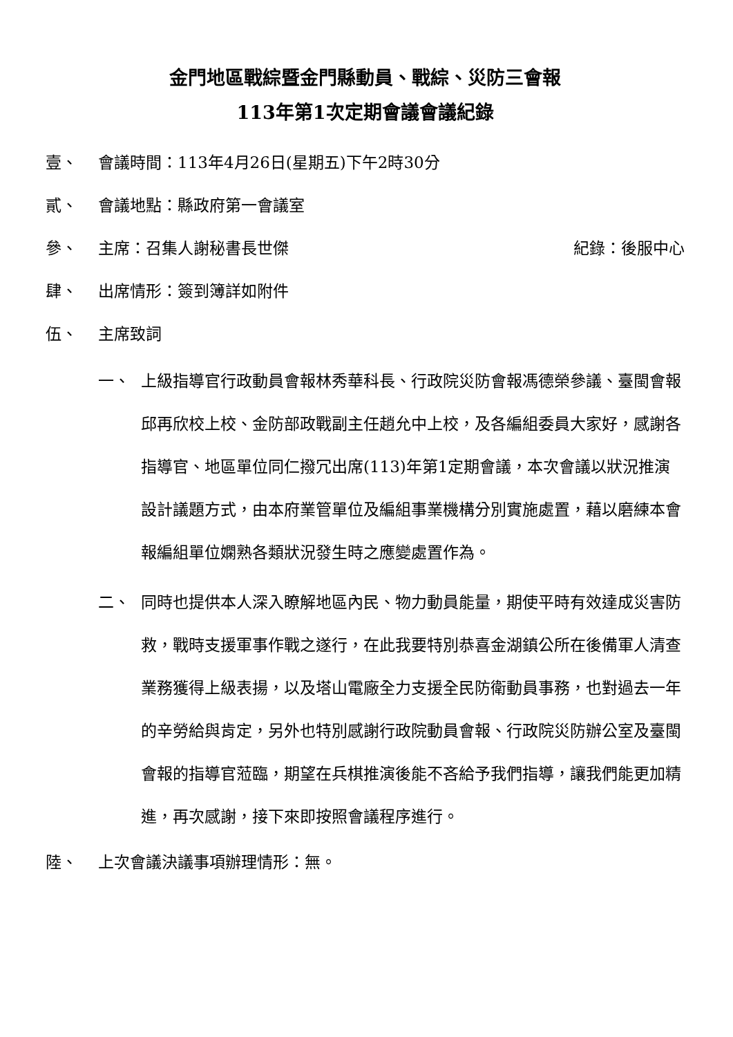金門地區戰綜暨金門縣動員、戰綜、災防三會報
113年第1次定期會議會議紀錄
壹、 會議時間：113年4月26日(星期五)下午2時30分
貳、 會議地點：縣政府第一會議室
參、 主席：召集人謝秘書長世傑 紀錄：後服中心
肆、 出席情形：簽到簿詳如附件
伍、 主席致詞
一、 上級指導官行政動員會報林秀華科長、行政院災防會報馮德榮參議、臺閩會報邱再欣校上校、金防部政戰副主任趙允中上校，及各編組委員大家好，感謝各指導官、地區單位同仁撥冗出席(113)年第1定期會議，本次會議以狀況推演設計議題方式，由本府業管單位及編組事業機構分別實施處置，藉以磨練本會報編組單位嫻熟各類狀況發生時之應變處置作為。
二、 同時也提供本人深入瞭解地區內民、物力動員能量，期使平時有效達成災害防救，戰時支援軍事作戰之遂行，在此我要特別恭喜金湖鎮公所在後備軍人清查業務獲得上級表揚，以及塔山電廠全力支援全民防衛動員事務，也對過去一年的辛勞給與肯定，另外也特別感謝行政院動員會報、行政院災防辦公室及臺閩會報的指導官蒞臨，期望在兵棋推演後能不吝給予我們指導，讓我們能更加精進，再次感謝，接下來即按照會議程序進行。
陸、 上次會議決議事項辦理情形：無。